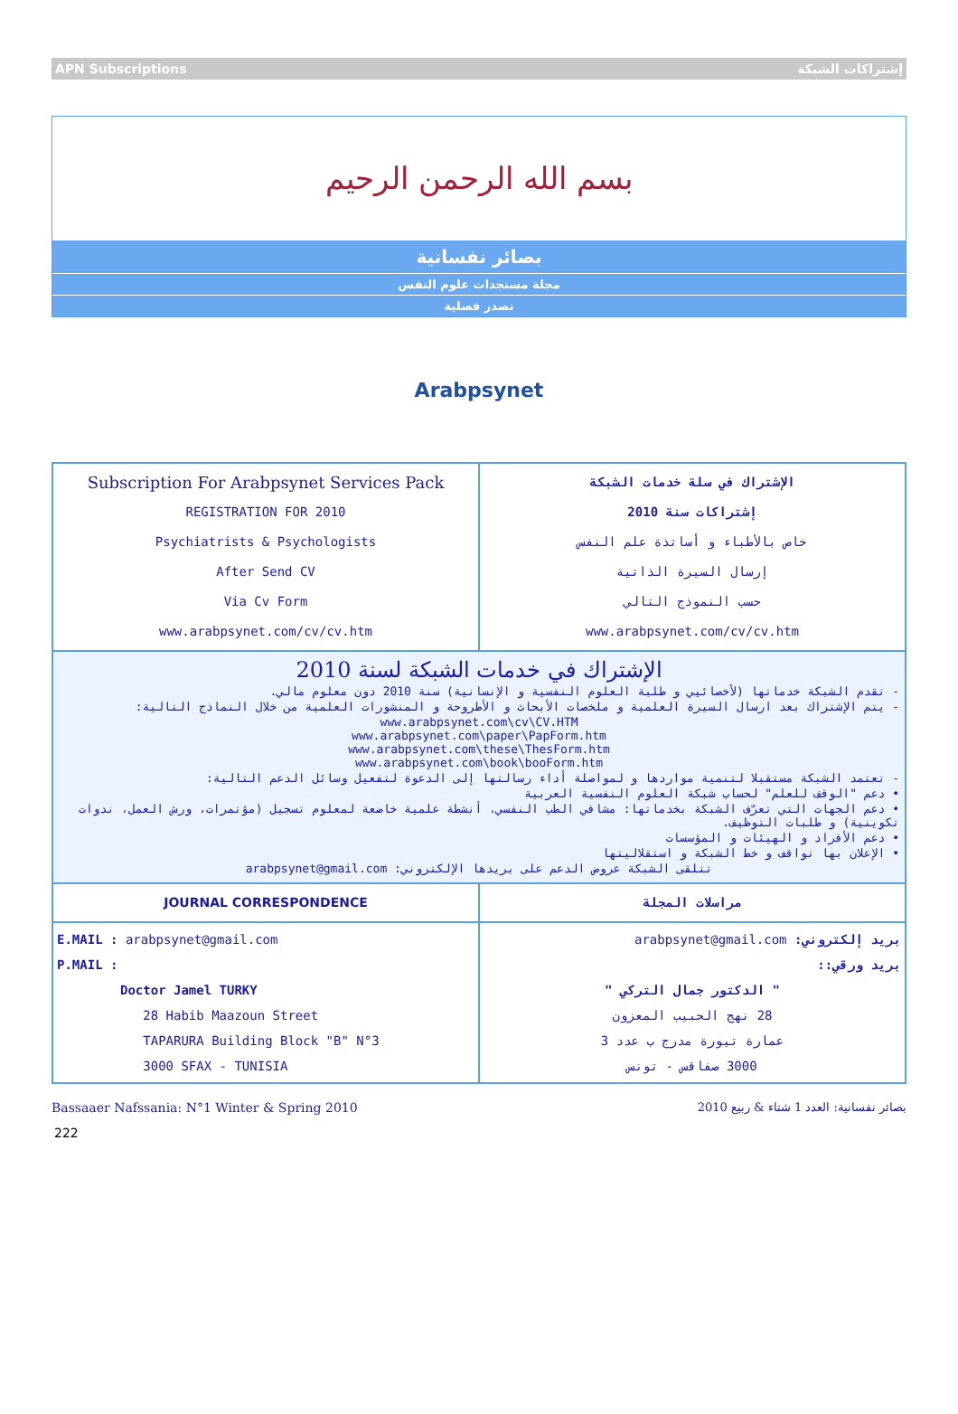APN Subscriptions إشتراكات الشبكة
بسم الله الرحمن الرحيم
بصائر نفسانية
مجلة مستجدات علوم النفس
تصدر فصلية
Arabpsynet
| Subscription For Arabpsynet Services Pack REGISTRATION FOR 2010 Psychiatrists & Psychologists After Send CV Via Cv Form www.arabpsynet.com/cv/cv.htm | الإشتراك في سلة خدمات الشبكة إشتراكات سنة 2010 خاص بالأطباء و أساتذة علم النفس إرسال السيرة الذاتية حسب النموذج التالي www.arabpsynet.com/cv/cv.htm |
| الإشتراك في خدمات الشبكة لسنة 2010 - تقدم الشبكة خدماتها (لأخصائيي و طلبة العلوم النفسية و الإنسانية) سنة 2010 دون معلوم مالي. - يتم الإشتراك بعد ارسال السيرة العلمية و ملخصات الأبحاث و الأطروحة و المنشورات العلمية من خلال النماذج التالية: www.arabpsynet.com\cv\CV.HTM www.arabpsynet.com\paper\PapForm.htm www.arabpsynet.com\these\ThesForm.htm www.arabpsynet.com\book\booForm.htm - تعتمد الشبكة مستقبلا لتنمية مواردها و لمواصلة أداء رسالتها إلى الدعوة لتفعيل وسائل الدعم التالية: • دعم "الوقف للعلم" لحساب شبكة العلوم النفسية العربية • دعم الجهات التي تعرّف الشبكة بخدماتها: مشافي الطب النفسي، أنشطة علمية خاضعة لمعلوم تسجيل (مؤتمرات، ورش العمل، ندوات تكوينية) و طلبات التوظيف. • دعم الأفراد و الهيئات و المؤسسات • الإعلان بها تواقف و خط الشبكة و استقلاليتها تتلقى الشبكة عروض الدعم على بريدها الإلكتروني: arabpsynet@gmail.com | |
| JOURNAL CORRESPONDENCE | مراسلات المجلة |
| E.MAIL : arabpsynet@gmail.com P.MAIL : Doctor Jamel TURKY 28 Habib Maazoun Street TAPARURA Building Block "B" N°3 3000 SFAX - TUNISIA | بريد إلكتروني: arabpsynet@gmail.com بريد ورقي:: " الدكتور جمال التركي " 28 نهج الحبيب المعزون عمارة تيورة مدرج ب عدد 3 3000 صفاقس - تونس |
Bassaaer Nafssania: N°1 Winter & Spring 2010 بصائر نفسانية: العدد 1 شتاء & ربيع 2010
222